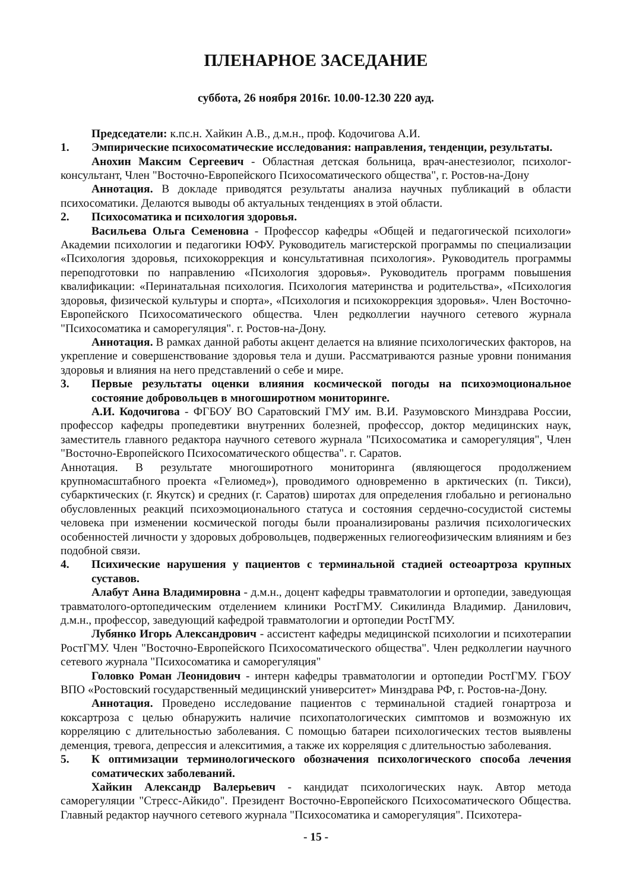ПЛЕНАРНОЕ ЗАСЕДАНИЕ
суббота, 26 ноября 2016г. 10.00-12.30 220 ауд.
Председатели: к.пс.н. Хайкин А.В., д.м.н., проф. Кодочигова А.И.
1. Эмпирические психосоматические исследования: направления, тенденции, результаты.
Анохин Максим Сергеевич - Областная детская больница, врач-анестезиолог, психолог-консультант, Член "Восточно-Европейского Психосоматического общества", г. Ростов-на-Дону
Аннотация. В докладе приводятся результаты анализа научных публикаций в области психосоматики. Делаются выводы об актуальных тенденциях в этой области.
2. Психосоматика и психология здоровья.
Васильева Ольга Семеновна - Профессор кафедры «Общей и педагогической психологи» Академии психологии и педагогики ЮФУ. Руководитель магистерской программы по специализации «Психология здоровья, психокоррекция и консультативная психология». Руководитель программы переподготовки по направлению «Психология здоровья». Руководитель программ повышения квалификации: «Перинатальная психология. Психология материнства и родительства», «Психология здоровья, физической культуры и спорта», «Психология и психокоррекция здоровья». Член Восточно-Европейского Психосоматического общества. Член редколлегии научного сетевого журнала "Психосоматика и саморегуляция". г. Ростов-на-Дону.
Аннотация. В рамках данной работы акцент делается на влияние психологических факторов, на укрепление и совершенствование здоровья тела и души. Рассматриваются разные уровни понимания здоровья и влияния на него представлений о себе и мире.
3. Первые результаты оценки влияния космической погоды на психоэмоциональное состояние добровольцев в многоширотном мониторинге.
А.И. Кодочигова - ФГБОУ ВО Саратовский ГМУ им. В.И. Разумовского Минздрава России, профессор кафедры пропедевтики внутренних болезней, профессор, доктор медицинских наук, заместитель главного редактора научного сетевого журнала "Психосоматика и саморегуляция", Член "Восточно-Европейского Психосоматического общества". г. Саратов.
Аннотация. В результате многоширотного мониторинга (являющегося продолжением крупномасштабного проекта «Гелиомед»), проводимого одновременно в арктических (п. Тикси), субарктических (г. Якутск) и средних (г. Саратов) широтах для определения глобально и регионально обусловленных реакций психоэмоционального статуса и состояния сердечно-сосудистой системы человека при изменении космической погоды были проанализированы различия психологических особенностей личности у здоровых добровольцев, подверженных гелиогеофизическим влияниям и без подобной связи.
4. Психические нарушения у пациентов с терминальной стадией остеоартроза крупных суставов.
Алабут Анна Владимировна - д.м.н., доцент кафедры травматологии и ортопедии, заведующая травматолого-ортопедическим отделением клиники РостГМУ. Сикилинда Владимир. Данилович, д.м.н., профессор, заведующий кафедрой травматологии и ортопедии РостГМУ.
Лубянко Игорь Александрович - ассистент кафедры медицинской психологии и психотерапии РостГМУ. Член "Восточно-Европейского Психосоматического общества". Член редколлегии научного сетевого журнала "Психосоматика и саморегуляция"
Головко Роман Леонидович - интерн кафедры травматологии и ортопедии РостГМУ. ГБОУ ВПО «Ростовский государственный медицинский университет» Минздрава РФ, г. Ростов-на-Дону.
Аннотация. Проведено исследование пациентов с терминальной стадией гонартроза и коксартроза с целью обнаружить наличие психопатологических симптомов и возможную их корреляцию с длительностью заболевания. С помощью батареи психологических тестов выявлены деменция, тревога, депрессия и алекситимия, а также их корреляция с длительностью заболевания.
5. К оптимизации терминологического обозначения психологического способа лечения соматических заболеваний.
Хайкин Александр Валерьевич - кандидат психологических наук. Автор метода саморегуляции "Стресс-Айкидо". Президент Восточно-Европейского Психосоматического Общества. Главный редактор научного сетевого журнала "Психосоматика и саморегуляция". Психотера-
- 15 -